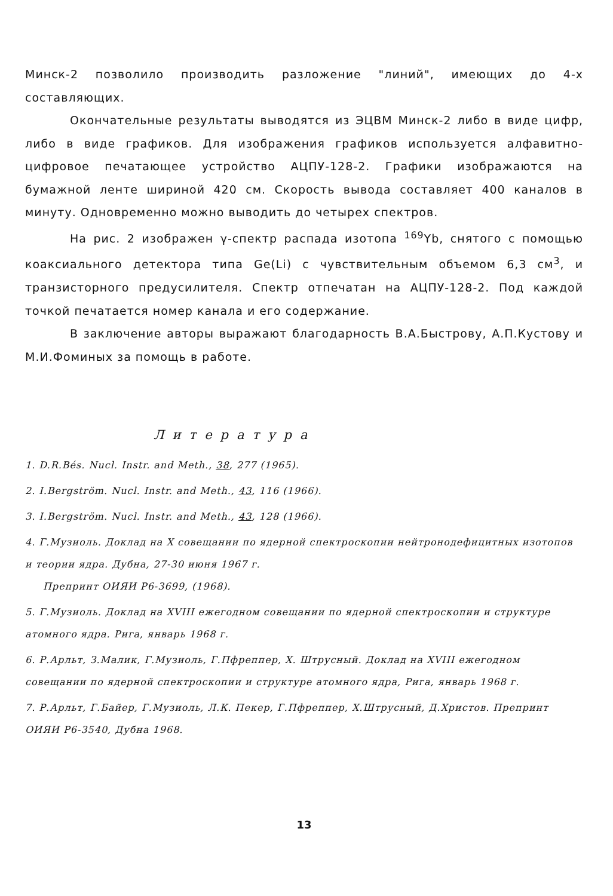Минск-2 позволило производить разложение "линий", имеющих до 4-х составляющих.
Окончательные результаты выводятся из ЭЦВМ Минск-2 либо в виде цифр, либо в виде графиков. Для изображения графиков используется алфавитно-цифровое печатающее устройство АЦПУ-128-2. Графики изображаются на бумажной ленте шириной 420 см. Скорость вывода составляет 400 каналов в минуту. Одновременно можно выводить до четырех спектров.
На рис. 2 изображен γ-спектр распада изотопа <sup>169</sup>Yb, снятого с помощью коаксиального детектора типа Ge(Li) с чувствительным объемом 6,3 см<sup>3</sup>, и транзисторного предусилителя. Спектр отпечатан на АЦПУ-128-2. Под каждой точкой печатается номер канала и его содержание.
В заключение авторы выражают благодарность В.А.Быстрову, А.П.Кустову и М.И.Фоминых за помощь в работе.
Литература
1. D.R.Bés. Nucl. Instr. and Meth., 38, 277 (1965).
2. I.Bergström. Nucl. Instr. and Meth., 43, 116 (1966).
3. I.Bergström. Nucl. Instr. and Meth., 43, 128 (1966).
4. Г.Музиоль. Доклад на X совещании по ядерной спектроскопии нейтронодефицитных изотопов и теории ядра. Дубна, 27-30 июня 1967 г.
Препринт ОИЯИ Р6-3699, (1968).
5. Г.Музиоль. Доклад на XVIII ежегодном совещании по ядерной спектроскопии и структуре атомного ядра. Рига, январь 1968 г.
6. Р.Арльт, З.Малик, Г.Музиоль, Г.Пфреппер, Х. Штрусный. Доклад на XVIII ежегодном совещании по ядерной спектроскопии и структуре атомного ядра, Рига, январь 1968 г.
7. Р.Арльт, Г.Байер, Г.Музиоль, Л.К. Пекер, Г.Пфреппер, Х.Штрусный, Д.Христов. Препринт ОИЯИ Р6-3540, Дубна 1968.
13